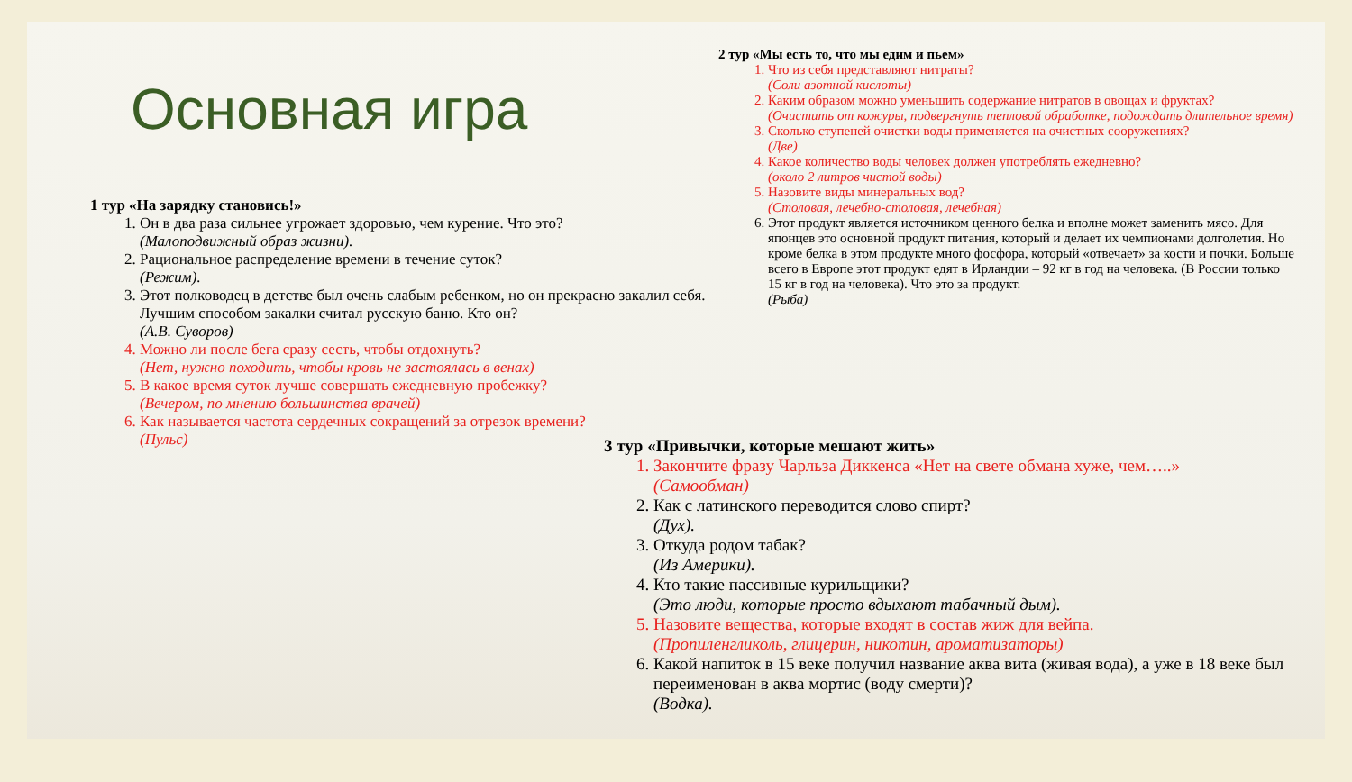Основная игра
1 тур «На зарядку становись!»
1. Он в два раза сильнее угрожает здоровью, чем курение. Что это?
(Малоподвижный образ жизни).
2. Рациональное распределение времени в течение суток?
(Режим).
3. Этот полководец в детстве был очень слабым ребенком, но он прекрасно закалил себя. Лучшим способом закалки считал русскую баню. Кто он?
(А.В. Суворов)
4. Можно ли после бега сразу сесть, чтобы отдохнуть?
(Нет, нужно походить, чтобы кровь не застоялась в венах)
5. В какое время суток лучше совершать ежедневную пробежку?
(Вечером, по мнению большинства врачей)
6. Как называется частота сердечных сокращений за отрезок времени?
(Пульс)
2 тур «Мы есть то, что мы едим и пьем»
1. Что из себя представляют нитраты?
(Соли азотной кислоты)
2. Каким образом можно уменьшить содержание нитратов в овощах и фруктах?
(Очистить от кожуры, подвергнуть тепловой обработке, подождать длительное время)
3. Сколько ступеней очистки воды применяется на очистных сооружениях?
(Две)
4. Какое количество воды человек должен употреблять ежедневно?
(около 2 литров чистой воды)
5. Назовите виды минеральных вод?
(Столовая, лечебно-столовая, лечебная)
6. Этот продукт является источником ценного белка и вполне может заменить мясо. Для японцев это основной продукт питания, который и делает их чемпионами долголетия. Но кроме белка в этом продукте много фосфора, который «отвечает» за кости и почки. Больше всего в Европе этот продукт едят в Ирландии – 92 кг в год на человека. (В России только 15 кг в год на человека). Что это за продукт.
(Рыба)
3 тур «Привычки, которые мешают жить»
1. Закончите фразу Чарльза Диккенса «Нет на свете обмана хуже, чем…..»
(Самообман)
2. Как с латинского переводится слово спирт?
(Дух).
3. Откуда родом табак?
(Из Америки).
4. Кто такие пассивные курильщики?
(Это люди, которые просто вдыхают табачный дым).
5. Назовите вещества, которые входят в состав жиж для вейпа.
(Пропиленгликоль, глицерин, никотин, ароматизаторы)
6. Какой напиток в 15 веке получил название аква вита (живая вода), а уже в 18 веке был переименован в аква мортис (воду смерти)?
(Водка).